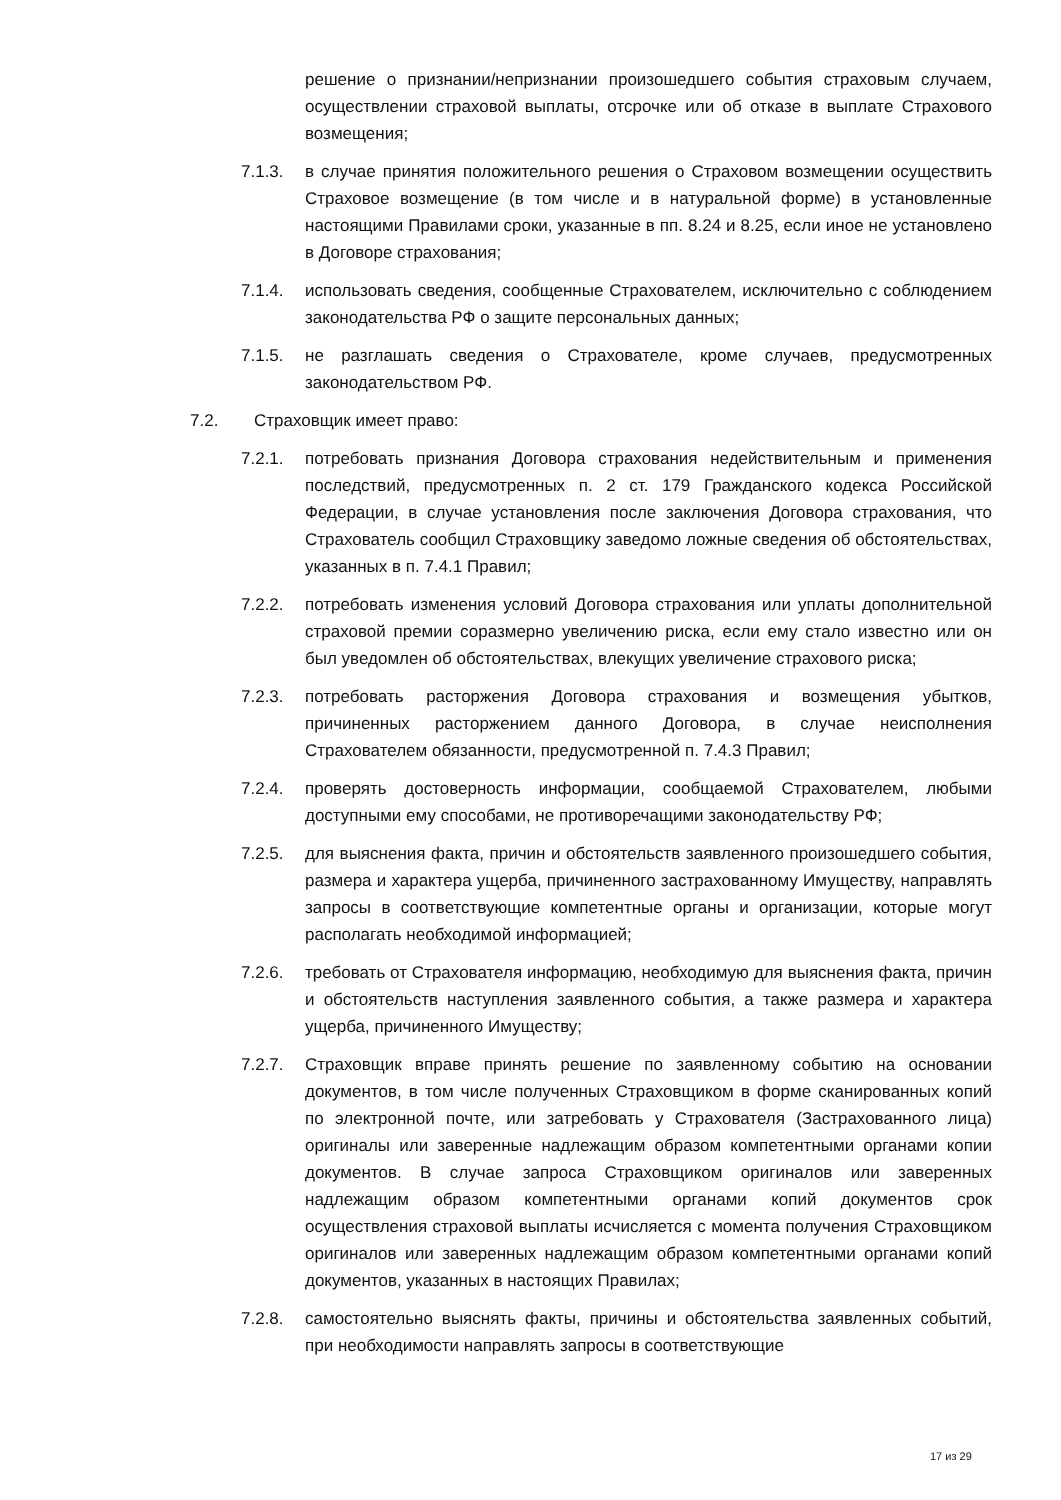решение о признании/непризнании произошедшего события страховым случаем, осуществлении страховой выплаты, отсрочке или об отказе в выплате Страхового возмещения;
7.1.3. в случае принятия положительного решения о Страховом возмещении осуществить Страховое возмещение (в том числе и в натуральной форме) в установленные настоящими Правилами сроки, указанные в пп. 8.24 и 8.25, если иное не установлено в Договоре страхования;
7.1.4. использовать сведения, сообщенные Страхователем, исключительно с соблюдением законодательства РФ о защите персональных данных;
7.1.5. не разглашать сведения о Страхователе, кроме случаев, предусмотренных законодательством РФ.
7.2. Страховщик имеет право:
7.2.1. потребовать признания Договора страхования недействительным и применения последствий, предусмотренных п. 2 ст. 179 Гражданского кодекса Российской Федерации, в случае установления после заключения Договора страхования, что Страхователь сообщил Страховщику заведомо ложные сведения об обстоятельствах, указанных в п. 7.4.1 Правил;
7.2.2. потребовать изменения условий Договора страхования или уплаты дополнительной страховой премии соразмерно увеличению риска, если ему стало известно или он был уведомлен об обстоятельствах, влекущих увеличение страхового риска;
7.2.3. потребовать расторжения Договора страхования и возмещения убытков, причиненных расторжением данного Договора, в случае неисполнения Страхователем обязанности, предусмотренной п. 7.4.3 Правил;
7.2.4. проверять достоверность информации, сообщаемой Страхователем, любыми доступными ему способами, не противоречащими законодательству РФ;
7.2.5. для выяснения факта, причин и обстоятельств заявленного произошедшего события, размера и характера ущерба, причиненного застрахованному Имуществу, направлять запросы в соответствующие компетентные органы и организации, которые могут располагать необходимой информацией;
7.2.6. требовать от Страхователя информацию, необходимую для выяснения факта, причин и обстоятельств наступления заявленного события, а также размера и характера ущерба, причиненного Имуществу;
7.2.7. Страховщик вправе принять решение по заявленному событию на основании документов, в том числе полученных Страховщиком в форме сканированных копий по электронной почте, или затребовать у Страхователя (Застрахованного лица) оригиналы или заверенные надлежащим образом компетентными органами копии документов. В случае запроса Страховщиком оригиналов или заверенных надлежащим образом компетентными органами копий документов срок осуществления страховой выплаты исчисляется с момента получения Страховщиком оригиналов или заверенных надлежащим образом компетентными органами копий документов, указанных в настоящих Правилах;
7.2.8. самостоятельно выяснять факты, причины и обстоятельства заявленных событий, при необходимости направлять запросы в соответствующие
17 из 29